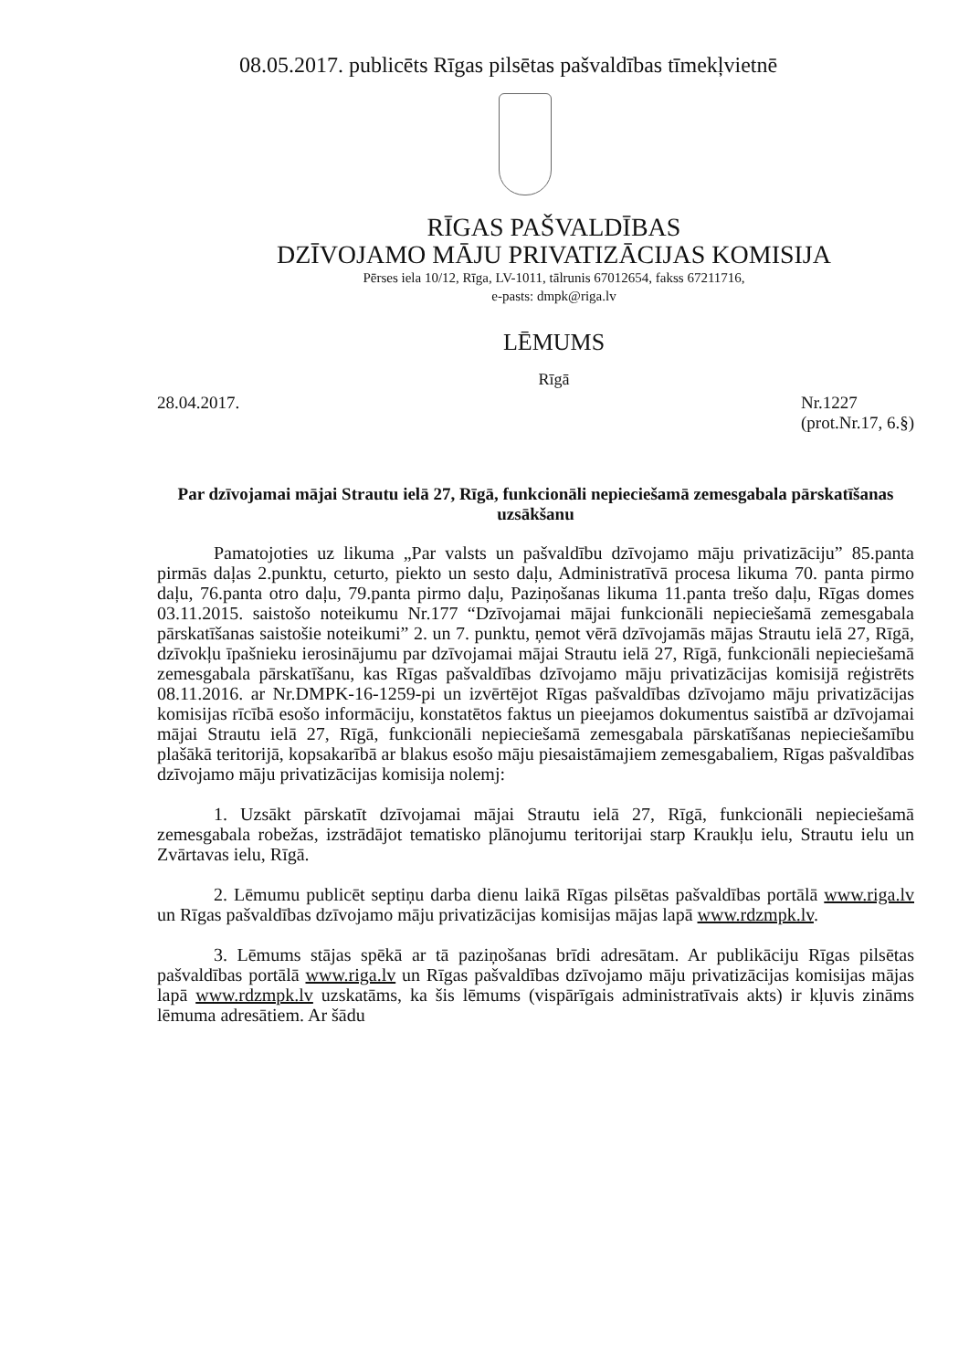08.05.2017. publicēts Rīgas pilsētas pašvaldības tīmekļvietnē
RĪGAS PAŠVALDĪBAS
DZĪVOJAMO MĀJU PRIVATIZĀCIJAS KOMISIJA
Pērses iela 10/12, Rīga, LV-1011, tālrunis 67012654, fakss 67211716,
e-pasts: dmpk@riga.lv
LĒMUMS
Rīgā
28.04.2017. Nr.1227
(prot.Nr.17, 6.§)
Par dzīvojamai mājai Strautu ielā 27, Rīgā, funkcionāli nepieciešamā zemesgabala pārskatīšanas uzsākšanu
Pamatojoties uz likuma „Par valsts un pašvaldību dzīvojamo māju privatizāciju” 85.panta pirmās daļas 2.punktu, ceturto, piekto un sesto daļu, Administratīvā procesa likuma 70. panta pirmo daļu, 76.panta otro daļu, 79.panta pirmo daļu, Paziņošanas likuma 11.panta trešo daļu, Rīgas domes 03.11.2015. saistošo noteikumu Nr.177 “Dzīvojamai mājai funkcionāli nepieciešamā zemesgabala pārskatīšanas saistošie noteikumi” 2. un 7. punktu, ņemot vērā dzīvojamās mājas Strautu ielā 27, Rīgā, dzīvokļu īpašnieku ierosinājumu par dzīvojamai mājai Strautu ielā 27, Rīgā, funkcionāli nepieciešamā zemesgabala pārskatīšanu, kas Rīgas pašvaldības dzīvojamo māju privatizācijas komisijā reģistrēts 08.11.2016. ar Nr.DMPK-16-1259-pi un izvērtējot Rīgas pašvaldības dzīvojamo māju privatizācijas komisijas rīcībā esošo informāciju, konstatētos faktus un pieejamos dokumentus saistībā ar dzīvojamai mājai Strautu ielā 27, Rīgā, funkcionāli nepieciešamā zemesgabala pārskatīšanas nepieciešamību plašākā teritorijā, kopsakarībā ar blakus esošo māju piesaistāmajiem zemesgabaliem, Rīgas pašvaldības dzīvojamo māju privatizācijas komisija nolemj:
1. Uzsākt pārskatīt dzīvojamai mājai Strautu ielā 27, Rīgā, funkcionāli nepieciešamā zemesgabala robežas, izstrādājot tematisko plānojumu teritorijai starp Kraukļu ielu, Strautu ielu un Zvārtavas ielu, Rīgā.
2. Lēmumu publicēt septiņu darba dienu laikā Rīgas pilsētas pašvaldības portālā www.riga.lv un Rīgas pašvaldības dzīvojamo māju privatizācijas komisijas mājas lapā www.rdzmpk.lv.
3. Lēmums stājas spēkā ar tā paziņošanas brīdi adresātam. Ar publikāciju Rīgas pilsētas pašvaldības portālā www.riga.lv un Rīgas pašvaldības dzīvojamo māju privatizācijas komisijas mājas lapā www.rdzmpk.lv uzskatāms, ka šis lēmums (vispārīgais administratīvais akts) ir kļuvis zināms lēmuma adresātiem. Ar šādu